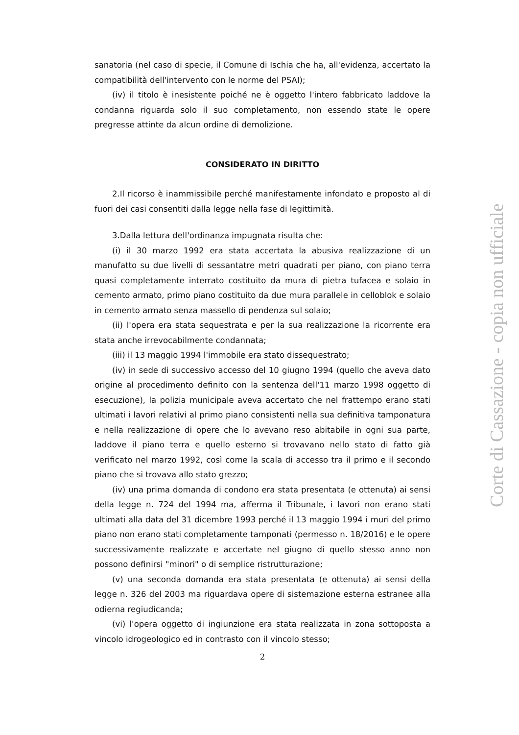sanatoria (nel caso di specie, il Comune di Ischia che ha, all'evidenza, accertato la compatibilità dell'intervento con le norme del PSAI);
(iv) il titolo è inesistente poiché ne è oggetto l'intero fabbricato laddove la condanna riguarda solo il suo completamento, non essendo state le opere pregresse attinte da alcun ordine di demolizione.
CONSIDERATO IN DIRITTO
2.Il ricorso è inammissibile perché manifestamente infondato e proposto al di fuori dei casi consentiti dalla legge nella fase di legittimità.
3.Dalla lettura dell'ordinanza impugnata risulta che:
(i) il 30 marzo 1992 era stata accertata la abusiva realizzazione di un manufatto su due livelli di sessantatre metri quadrati per piano, con piano terra quasi completamente interrato costituito da mura di pietra tufacea e solaio in cemento armato, primo piano costituito da due mura parallele in celloblok e solaio in cemento armato senza massello di pendenza sul solaio;
(ii) l'opera era stata sequestrata e per la sua realizzazione la ricorrente era stata anche irrevocabilmente condannata;
(iii) il 13 maggio 1994 l'immobile era stato dissequestrato;
(iv) in sede di successivo accesso del 10 giugno 1994 (quello che aveva dato origine al procedimento definito con la sentenza dell'11 marzo 1998 oggetto di esecuzione), la polizia municipale aveva accertato che nel frattempo erano stati ultimati i lavori relativi al primo piano consistenti nella sua definitiva tamponatura e nella realizzazione di opere che lo avevano reso abitabile in ogni sua parte, laddove il piano terra e quello esterno si trovavano nello stato di fatto già verificato nel marzo 1992, così come la scala di accesso tra il primo e il secondo piano che si trovava allo stato grezzo;
(iv) una prima domanda di condono era stata presentata (e ottenuta) ai sensi della legge n. 724 del 1994 ma, afferma il Tribunale, i lavori non erano stati ultimati alla data del 31 dicembre 1993 perché il 13 maggio 1994 i muri del primo piano non erano stati completamente tamponati (permesso n. 18/2016) e le opere successivamente realizzate e accertate nel giugno di quello stesso anno non possono definirsi "minori" o di semplice ristrutturazione;
(v) una seconda domanda era stata presentata (e ottenuta) ai sensi della legge n. 326 del 2003 ma riguardava opere di sistemazione esterna estranee alla odierna regiudicanda;
(vi) l'opera oggetto di ingiunzione era stata realizzata in zona sottoposta a vincolo idrogeologico ed in contrasto con il vincolo stesso;
2
Corte di Cassazione - copia non ufficiale